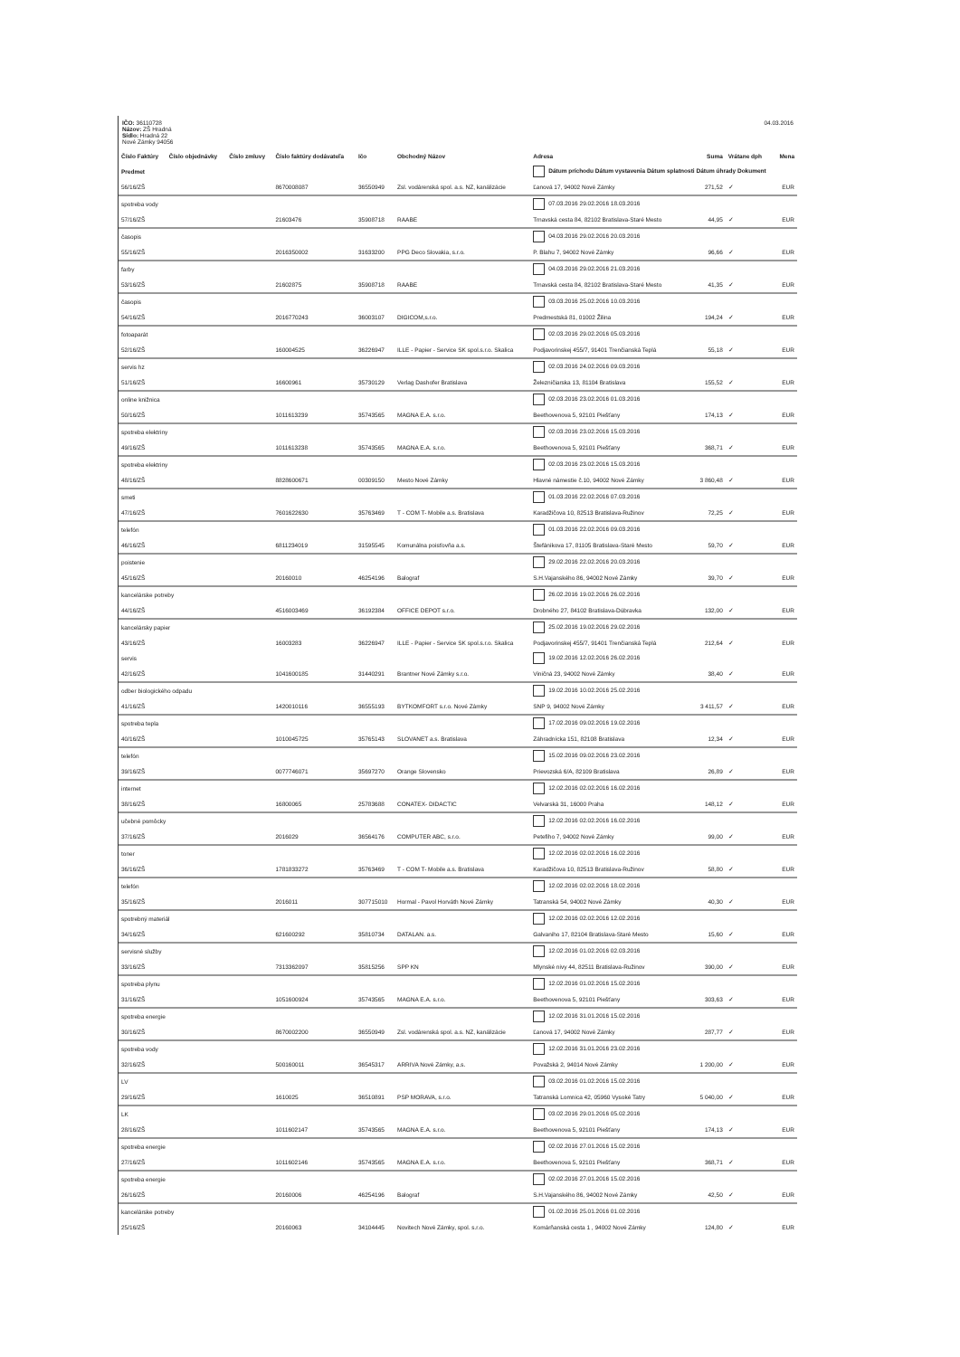IČO: 36110728
Názov: ZŠ Hradná
Sídlo: Hradná 22
Nové Zámky 94056
04.03.2016
| Číslo Faktúry | Číslo objednávky | Číslo zmluvy | Číslo faktúry dodávateľa | Ičo | Obchodný Názov | Adresa | Suma | Vrátane dph | Mena |
| --- | --- | --- | --- | --- | --- | --- | --- | --- | --- |
| Predmet | | | | | | Dátum príchodu Dátum vystavenia Dátum splatnosti Dátum úhrady Dokument | | | |
| 56/16/ZŠ | | | 8670008087 | 36550949 | Zsl. vodárenská spol. a.s. NZ, kanálizácie | Ľanová 17, 94002 Nové Zámky | 271,52 | ✓ | EUR |
| spotreba vody | | | | | | 07.03.2016 29.02.2016 18.03.2016 | | | |
| 57/16/ZŠ | | | 21603476 | 35908718 | RAABE | Trnavská cesta 84, 82102 Bratislava-Staré Mesto | 44,95 | ✓ | EUR |
| časopis | | | | | | 04.03.2016 29.02.2016 20.03.2016 | | | |
| 55/16/ZŠ | | | 2016350002 | 31633200 | PPG Deco Slovakia, s.r.o. | P. Blahu 7, 94002 Nové Zámky | 96,66 | ✓ | EUR |
| farby | | | | | | 04.03.2016 29.02.2016 21.03.2016 | | | |
| 53/16/ZŠ | | | 21602875 | 35908718 | RAABE | Trnavská cesta 84, 82102 Bratislava-Staré Mesto | 41,35 | ✓ | EUR |
| časopis | | | | | | 03.03.2016 25.02.2016 10.03.2016 | | | |
| 54/16/ZŠ | | | 2016770243 | 36003107 | DIGICOM,s.r.o. | Predmestská 81, 01002 Žilina | 194,24 | ✓ | EUR |
| fotoaparát | | | | | | 02.03.2016 29.02.2016 05.03.2016 | | | |
| 52/16/ZŠ | | | 160004525 | 36226947 | ILLE - Papier - Service SK spol.s.r.o. Skalica | Podjavorinskej 455/7, 91401 Trenčianská Teplá | 55,18 | ✓ | EUR |
| servis hz | | | | | | 02.03.2016 24.02.2016 09.03.2016 | | | |
| 51/16/ZŠ | | | 16600961 | 35730129 | Verlag Dashofer Bratislava | Železničiarska 13, 81104 Bratislava | 155,52 | ✓ | EUR |
| online knižnica | | | | | | 02.03.2016 23.02.2016 01.03.2016 | | | |
| 50/16/ZŠ | | | 1011613239 | 35743565 | MAGNA E.A. s.r.o. | Beethovenova 5, 92101 Piešťany | 174,13 | ✓ | EUR |
| spotreba elektriny | | | | | | 02.03.2016 23.02.2016 15.03.2016 | | | |
| 49/16/ZŠ | | | 1011613238 | 35743565 | MAGNA E.A. s.r.o. | Beethovenova 5, 92101 Piešťany | 368,71 | ✓ | EUR |
| spotreba elektriny | | | | | | 02.03.2016 23.02.2016 15.03.2016 | | | |
| 48/16/ZŠ | | | 8828600671 | 00309150 | Mesto Nové Zámky | Hlavné námestie č.10, 94002 Nové Zámky | 3 860,48 | ✓ | EUR |
| smeti | | | | | | 01.03.2016 22.02.2016 07.03.2016 | | | |
| 47/16/ZŠ | | | 7601622630 | 35763469 | T - COM T- Mobile a.s. Bratislava | Karadžičova 10, 82513 Bratislava-Ružinov | 72,25 | ✓ | EUR |
| telefón | | | | | | 01.03.2016 22.02.2016 09.03.2016 | | | |
| 46/16/ZŠ | | | 6811234019 | 31595545 | Komunálna poisťovňa a.s. | Štefánikova 17, 81105 Bratislava-Staré Mesto | 59,70 | ✓ | EUR |
| poistenie | | | | | | 29.02.2016 22.02.2016 20.03.2016 | | | |
| 45/16/ZŠ | | | 20160010 | 46254196 | Balograf | S.H.Vajanského 86, 94002 Nové Zámky | 39,70 | ✓ | EUR |
| kancelárske potreby | | | | | | 26.02.2016 19.02.2016 26.02.2016 | | | |
| 44/16/ZŠ | | | 4516003469 | 36192384 | OFFICE DEPOT s.r.o. | Drobného 27, 84102 Bratislava-Dúbravka | 132,00 | ✓ | EUR |
| kancelársky papier | | | | | | 25.02.2016 19.02.2016 29.02.2016 | | | |
| 43/16/ZŠ | | | 16003283 | 36226947 | ILLE - Papier - Service SK spol.s.r.o. Skalica | Podjavorinskej 455/7, 91401 Trenčianská Teplá | 212,64 | ✓ | EUR |
| servis | | | | | | 19.02.2016 12.02.2016 26.02.2016 | | | |
| 42/16/ZŠ | | | 1041600185 | 31440291 | Brantner Nové Zámky s.r.o. | Viničná 23, 94002 Nové Zámky | 38,40 | ✓ | EUR |
| odber biologického odpadu | | | | | | 19.02.2016 10.02.2016 25.02.2016 | | | |
| 41/16/ZŠ | | | 1420010116 | 36555193 | BYTKOMFORT s.r.o. Nové Zámky | SNP 9, 94002 Nové Zámky | 3 411,57 | ✓ | EUR |
| spotreba tepla | | | | | | 17.02.2016 09.02.2016 19.02.2016 | | | |
| 40/16/ZŠ | | | 1010045725 | 35765143 | SLOVANET a.s. Bratislava | Záhradnícka 151, 82108 Bratislava | 12,34 | ✓ | EUR |
| telefón | | | | | | 15.02.2016 09.02.2016 23.02.2016 | | | |
| 39/16/ZŠ | | | 0077746071 | 35697270 | Orange Slovensko | Prievozská 6/A, 82109 Bratislava | 26,89 | ✓ | EUR |
| internet | | | | | | 12.02.2016 02.02.2016 16.02.2016 | | | |
| 38/16/ZŠ | | | 16800065 | 25783688 | CONATEX- DIDACTIC | Velvarská 31, 16000 Praha | 148,12 | ✓ | EUR |
| učebné pomôcky | | | | | | 12.02.2016 02.02.2016 16.02.2016 | | | |
| 37/16/ZŠ | | | 2016029 | 36564176 | COMPUTER ABC, s.r.o. | Petefiho 7, 94002 Nové Zámky | 99,00 | ✓ | EUR |
| toner | | | | | | 12.02.2016 02.02.2016 16.02.2016 | | | |
| 36/16/ZŠ | | | 1781833272 | 35763469 | T - COM T- Mobile a.s. Bratislava | Karadžičova 10, 82513 Bratislava-Ružinov | 58,80 | ✓ | EUR |
| telefón | | | | | | 12.02.2016 02.02.2016 18.02.2016 | | | |
| 35/16/ZŠ | | | 2016011 | 307715010 | Hormal - Pavol Horváth Nové Zámky | Tatranská 54, 94002 Nové Zámky | 40,30 | ✓ | EUR |
| spotrebný materiál | | | | | | 12.02.2016 02.02.2016 12.02.2016 | | | |
| 34/16/ZŠ | | | 621600292 | 35810734 | DATALAN. a.s. | Galvaniho 17, 82104 Bratislava-Staré Mesto | 15,60 | ✓ | EUR |
| servisné služby | | | | | | 12.02.2016 01.02.2016 02.03.2016 | | | |
| 33/16/ZŠ | | | 7313362097 | 35815256 | SPP KN | Mlynské nivy 44, 82511 Bratislava-Ružinov | 390,00 | ✓ | EUR |
| spotreba plynu | | | | | | 12.02.2016 01.02.2016 15.02.2016 | | | |
| 31/16/ZŠ | | | 1051600924 | 35743565 | MAGNA E.A. s.r.o. | Beethovenova 5, 92101 Piešťany | 303,63 | ✓ | EUR |
| spotreba energie | | | | | | 12.02.2016 31.01.2016 15.02.2016 | | | |
| 30/16/ZŠ | | | 8670002200 | 36550949 | Zsl. vodárenská spol. a.s. NZ, kanálizácie | Ľanová 17, 94002 Nové Zámky | 287,77 | ✓ | EUR |
| spotreba vody | | | | | | 12.02.2016 31.01.2016 23.02.2016 | | | |
| 32/16/ZŠ | | | 500160011 | 36545317 | ARRIVA Nové Zámky, a.s. | Považská 2, 94014 Nové Zámky | 1 200,00 | ✓ | EUR |
| LV | | | | | | 03.02.2016 01.02.2016 15.02.2016 | | | |
| 29/16/ZŠ | | | 1610025 | 36510891 | PSP MORAVA, s.r.o. | Tatranská Lomnica 42, 05960 Vysoké Tatry | 5 040,00 | ✓ | EUR |
| LK | | | | | | 03.02.2016 29.01.2016 05.02.2016 | | | |
| 28/16/ZŠ | | | 1011602147 | 35743565 | MAGNA E.A. s.r.o. | Beethovenova 5, 92101 Piešťany | 174,13 | ✓ | EUR |
| spotreba energie | | | | | | 02.02.2016 27.01.2016 15.02.2016 | | | |
| 27/16/ZŠ | | | 1011602146 | 35743565 | MAGNA E.A. s.r.o. | Beethovenova 5, 92101 Piešťany | 368,71 | ✓ | EUR |
| spotreba energie | | | | | | 02.02.2016 27.01.2016 15.02.2016 | | | |
| 26/16/ZŠ | | | 20160006 | 46254196 | Balograf | S.H.Vajanského 86, 94002 Nové Zámky | 42,50 | ✓ | EUR |
| kancelárske potreby | | | | | | 01.02.2016 25.01.2016 01.02.2016 | | | |
| 25/16/ZŠ | | | 20160063 | 34104445 | Novitech Nové Zámky, spol. s.r.o. | Komárňanská cesta 1 , 94002 Nové Zámky | 124,80 | ✓ | EUR |